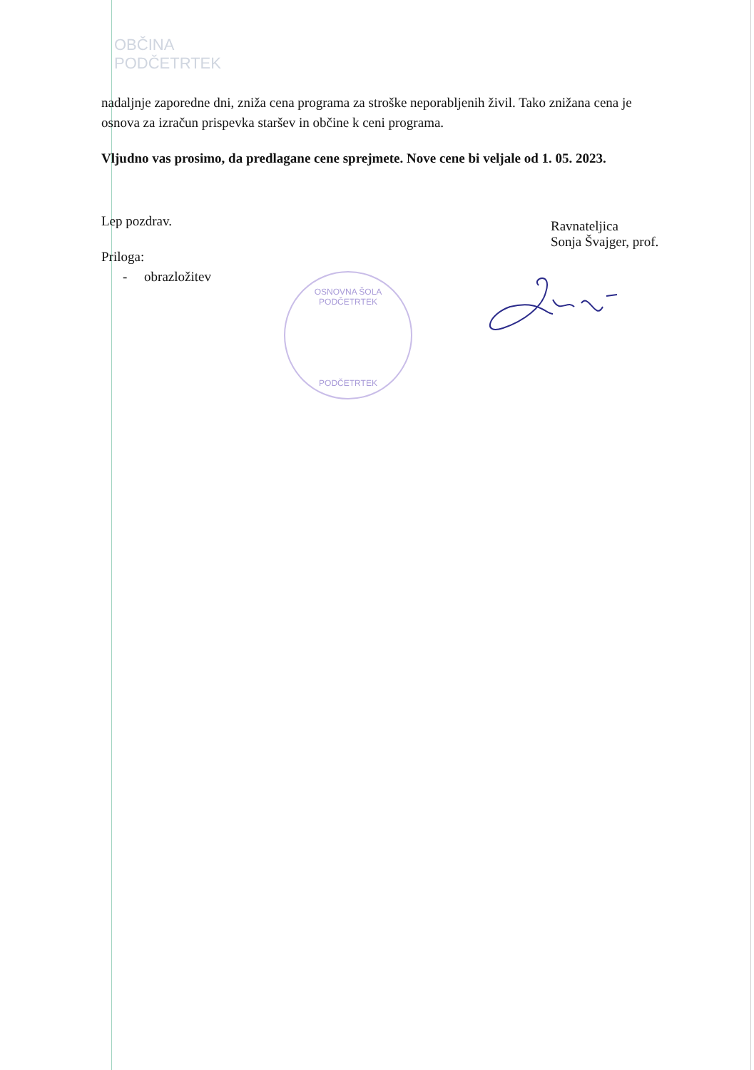OBČINA
PODČETRTEK
nadaljnje zaporedne dni, zniža cena programa za stroške neporabljenih živil. Tako znižana cena je osnova za izračun prispevka staršev in občine k ceni programa.
Vljudno vas prosimo, da predlagane cene sprejmete. Nove cene bi veljale od 1. 05. 2023.
Lep pozdrav.
Priloga:
- obrazložitev
Ravnateljica
Sonja Švajger, prof.
OSNOVNA ŠOLA PODČETRTEK
PODČETRTEK